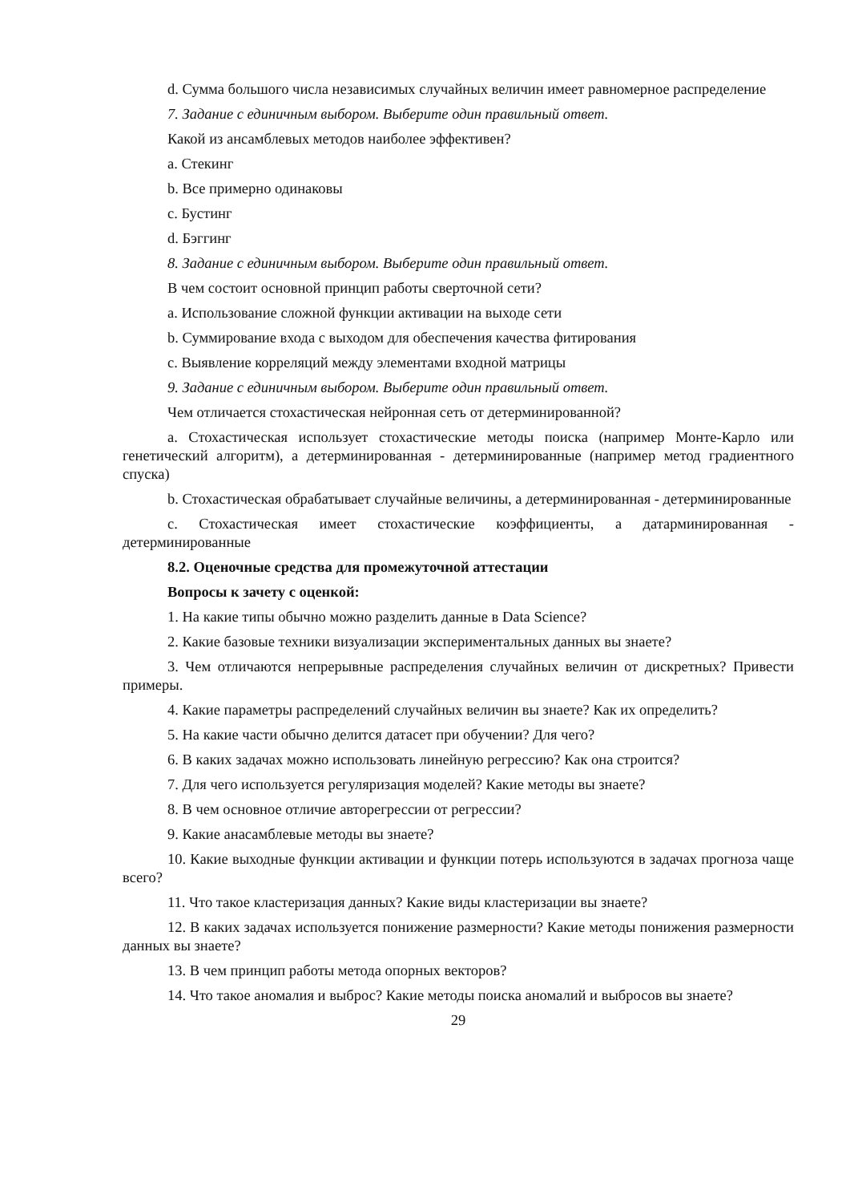d. Сумма большого числа независимых случайных величин имеет равномерное распределение
7. Задание с единичным выбором. Выберите один правильный ответ.
Какой из ансамблевых методов наиболее эффективен?
a. Стекинг
b. Все примерно одинаковы
c. Бустинг
d. Бэггинг
8. Задание с единичным выбором. Выберите один правильный ответ.
В чем состоит основной принцип работы сверточной сети?
a. Использование сложной функции активации на выходе сети
b. Суммирование входа с выходом для обеспечения качества фитирования
c. Выявление корреляций между элементами входной матрицы
9. Задание с единичным выбором. Выберите один правильный ответ.
Чем отличается стохастическая нейронная сеть от детерминированной?
a. Стохастическая использует стохастические методы поиска (например Монте-Карло или генетический алгоритм), а детерминированная - детерминированные (например метод градиентного спуска)
b. Стохастическая обрабатывает случайные величины, а детерминированная - детерминированные
c. Стохастическая имеет стохастические коэффициенты, а датарминированная - детерминированные
8.2. Оценочные средства для промежуточной аттестации
Вопросы к зачету с оценкой:
1. На какие типы обычно можно разделить данные в Data Science?
2. Какие базовые техники визуализации экспериментальных данных вы знаете?
3. Чем отличаются непрерывные распределения случайных величин от дискретных? Привести примеры.
4. Какие параметры распределений случайных величин вы знаете? Как их определить?
5. На какие части обычно делится датасет при обучении? Для чего?
6. В каких задачах можно использовать линейную регрессию? Как она строится?
7. Для чего используется регуляризация моделей? Какие методы вы знаете?
8. В чем основное отличие авторегрессии от регрессии?
9. Какие анасамблевые методы вы знаете?
10. Какие выходные функции активации и функции потерь используются в задачах прогноза чаще всего?
11. Что такое кластеризация данных? Какие виды кластеризации вы знаете?
12. В каких задачах используется понижение размерности? Какие методы понижения размерности данных вы знаете?
13. В чем принцип работы метода опорных векторов?
14. Что такое аномалия и выброс? Какие методы поиска аномалий и выбросов вы знаете?
29